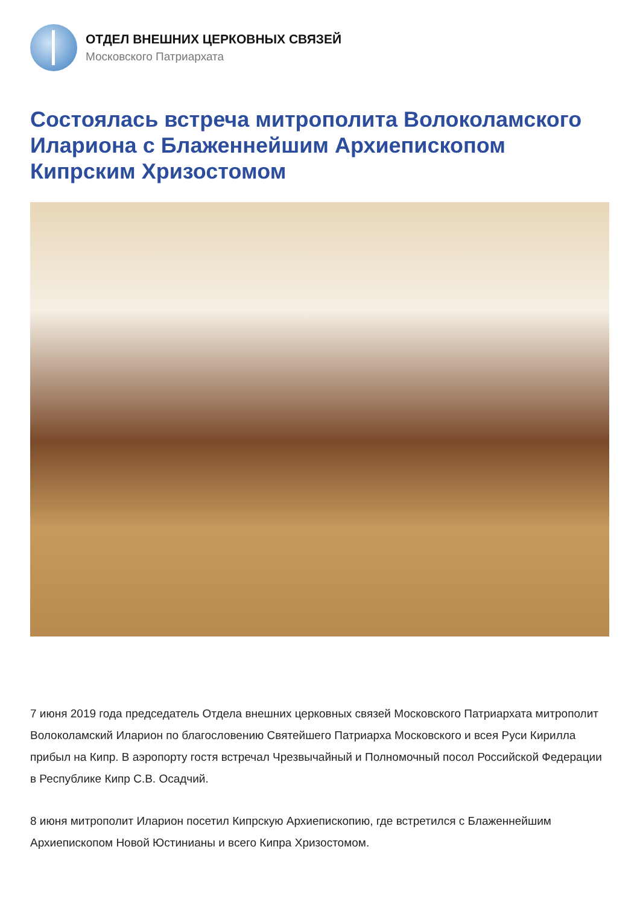ОТДЕЛ ВНЕШНИХ ЦЕРКОВНЫХ СВЯЗЕЙ
Московского Патриархата
Состоялась встреча митрополита Волоколамского Илариона с Блаженнейшим Архиепископом Кипрским Хризостомом
7 июня 2019 года председатель Отдела внешних церковных связей Московского Патриархата митрополит Волоколамский Иларион по благословению Святейшего Патриарха Московского и всея Руси Кирилла прибыл на Кипр. В аэропорту гостя встречал Чрезвычайный и Полномочный посол Российской Федерации в Республике Кипр С.В. Осадчий.
8 июня митрополит Иларион посетил Кипрскую Архиепископию, где встретился с Блаженнейшим Архиепископом Новой Юстинианы и всего Кипра Хризостомом.